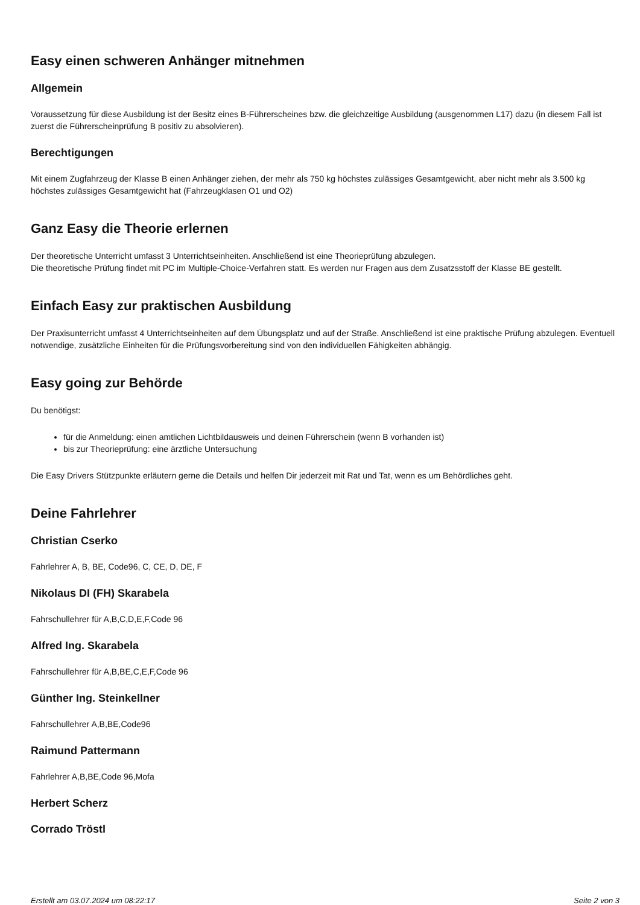Easy einen schweren Anhänger mitnehmen
Allgemein
Voraussetzung für diese Ausbildung ist der Besitz eines B-Führerscheines bzw. die gleichzeitige Ausbildung (ausgenommen L17) dazu (in diesem Fall ist zuerst die Führerscheinprüfung B positiv zu absolvieren).
Berechtigungen
Mit einem Zugfahrzeug der Klasse B einen Anhänger ziehen, der mehr als 750 kg höchstes zulässiges Gesamtgewicht, aber nicht mehr als 3.500 kg höchstes zulässiges Gesamtgewicht hat (Fahrzeugklasen O1 und O2)
Ganz Easy die Theorie erlernen
Der theoretische Unterricht umfasst 3 Unterrichtseinheiten. Anschließend ist eine Theorieprüfung abzulegen.
Die theoretische Prüfung findet mit PC im Multiple-Choice-Verfahren statt. Es werden nur Fragen aus dem Zusatzsstoff der Klasse BE gestellt.
Einfach Easy zur praktischen Ausbildung
Der Praxisunterricht umfasst 4 Unterrichtseinheiten auf dem Übungsplatz und auf der Straße. Anschließend ist eine praktische Prüfung abzulegen. Eventuell notwendige, zusätzliche Einheiten für die Prüfungsvorbereitung sind von den individuellen Fähigkeiten abhängig.
Easy going zur Behörde
Du benötigst:
für die Anmeldung: einen amtlichen Lichtbildausweis und deinen Führerschein (wenn B vorhanden ist)
bis zur Theorieprüfung: eine ärztliche Untersuchung
Die Easy Drivers Stützpunkte erläutern gerne die Details und helfen Dir jederzeit mit Rat und Tat, wenn es um Behördliches geht.
Deine Fahrlehrer
Christian Cserko
Fahrlehrer A, B, BE, Code96, C, CE, D, DE, F
Nikolaus DI (FH) Skarabela
Fahrschullehrer für A,B,C,D,E,F,Code 96
Alfred Ing. Skarabela
Fahrschullehrer für A,B,BE,C,E,F,Code 96
Günther Ing. Steinkellner
Fahrschullehrer A,B,BE,Code96
Raimund Pattermann
Fahrlehrer A,B,BE,Code 96,Mofa
Herbert Scherz
Corrado Tröstl
Erstellt am 03.07.2024 um 08:22:17 Seite 2 von 3